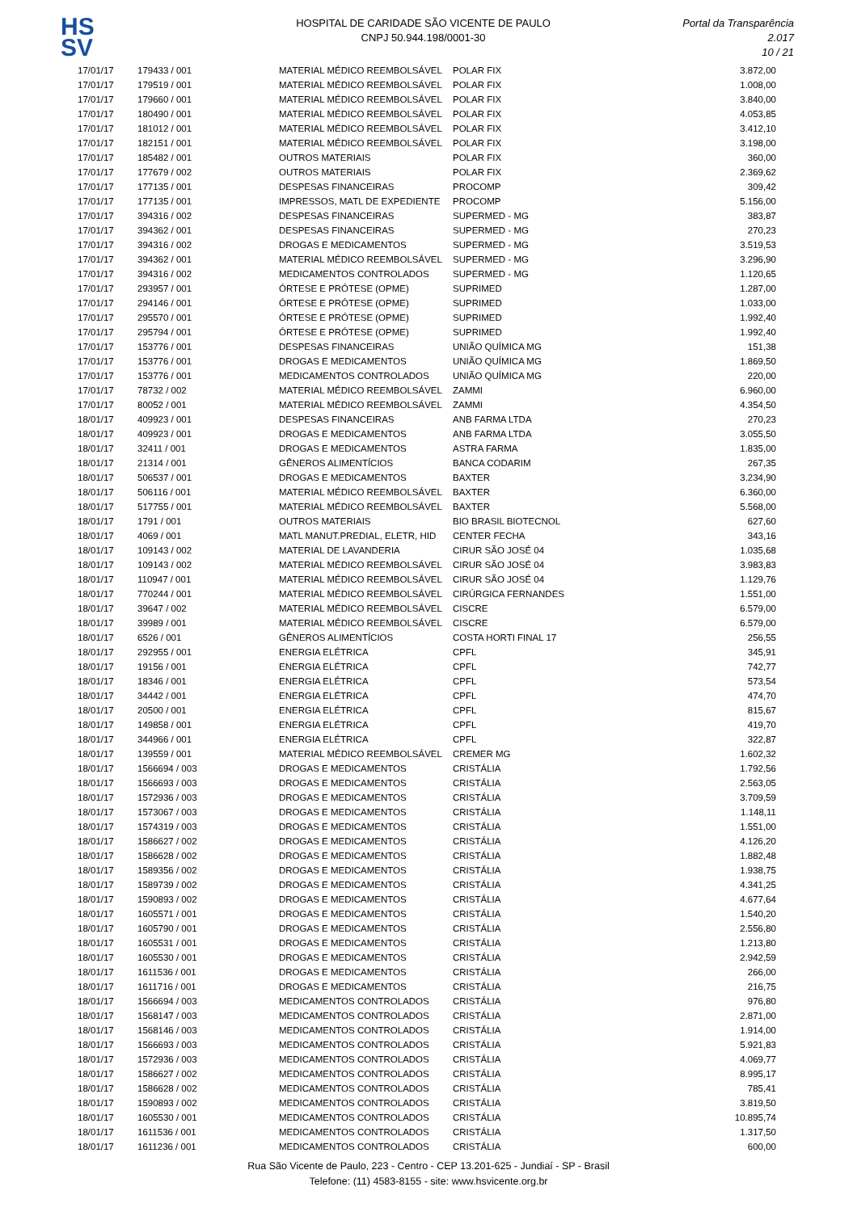HS
SV
HOSPITAL DE CARIDADE SÃO VICENTE DE PAULO
CNPJ 50.944.198/0001-30
Portal da Transparência 2.017
10 / 21
| 17/01/17 | 179433 / 001 | MATERIAL MÉDICO REEMBOLSÁVEL | POLAR FIX | 3.872,00 |
| 17/01/17 | 179519 / 001 | MATERIAL MÉDICO REEMBOLSÁVEL | POLAR FIX | 1.008,00 |
| 17/01/17 | 179660 / 001 | MATERIAL MÉDICO REEMBOLSÁVEL | POLAR FIX | 3.840,00 |
| 17/01/17 | 180490 / 001 | MATERIAL MÉDICO REEMBOLSÁVEL | POLAR FIX | 4.053,85 |
| 17/01/17 | 181012 / 001 | MATERIAL MÉDICO REEMBOLSÁVEL | POLAR FIX | 3.412,10 |
| 17/01/17 | 182151 / 001 | MATERIAL MÉDICO REEMBOLSÁVEL | POLAR FIX | 3.198,00 |
| 17/01/17 | 185482 / 001 | OUTROS MATERIAIS | POLAR FIX | 360,00 |
| 17/01/17 | 177679 / 002 | OUTROS MATERIAIS | POLAR FIX | 2.369,62 |
| 17/01/17 | 177135 / 001 | DESPESAS FINANCEIRAS | PROCOMP | 309,42 |
| 17/01/17 | 177135 / 001 | IMPRESSOS, MATL DE EXPEDIENTE | PROCOMP | 5.156,00 |
| 17/01/17 | 394316 / 002 | DESPESAS FINANCEIRAS | SUPERMED - MG | 383,87 |
| 17/01/17 | 394362 / 001 | DESPESAS FINANCEIRAS | SUPERMED - MG | 270,23 |
| 17/01/17 | 394316 / 002 | DROGAS E MEDICAMENTOS | SUPERMED - MG | 3.519,53 |
| 17/01/17 | 394362 / 001 | MATERIAL MÉDICO REEMBOLSÁVEL | SUPERMED - MG | 3.296,90 |
| 17/01/17 | 394316 / 002 | MEDICAMENTOS CONTROLADOS | SUPERMED - MG | 1.120,65 |
| 17/01/17 | 293957 / 001 | ÓRTESE E PRÓTESE (OPME) | SUPRIMED | 1.287,00 |
| 17/01/17 | 294146 / 001 | ÓRTESE E PRÓTESE (OPME) | SUPRIMED | 1.033,00 |
| 17/01/17 | 295570 / 001 | ÓRTESE E PRÓTESE (OPME) | SUPRIMED | 1.992,40 |
| 17/01/17 | 295794 / 001 | ÓRTESE E PRÓTESE (OPME) | SUPRIMED | 1.992,40 |
| 17/01/17 | 153776 / 001 | DESPESAS FINANCEIRAS | UNIÃO QUÍMICA MG | 151,38 |
| 17/01/17 | 153776 / 001 | DROGAS E MEDICAMENTOS | UNIÃO QUÍMICA MG | 1.869,50 |
| 17/01/17 | 153776 / 001 | MEDICAMENTOS CONTROLADOS | UNIÃO QUÍMICA MG | 220,00 |
| 17/01/17 | 78732 / 002 | MATERIAL MÉDICO REEMBOLSÁVEL | ZAMMI | 6.960,00 |
| 17/01/17 | 80052 / 001 | MATERIAL MÉDICO REEMBOLSÁVEL | ZAMMI | 4.354,50 |
| 18/01/17 | 409923 / 001 | DESPESAS FINANCEIRAS | ANB FARMA LTDA | 270,23 |
| 18/01/17 | 409923 / 001 | DROGAS E MEDICAMENTOS | ANB FARMA LTDA | 3.055,50 |
| 18/01/17 | 32411 / 001 | DROGAS E MEDICAMENTOS | ASTRA FARMA | 1.835,00 |
| 18/01/17 | 21314 / 001 | GÊNEROS ALIMENTÍCIOS | BANCA CODARIM | 267,35 |
| 18/01/17 | 506537 / 001 | DROGAS E MEDICAMENTOS | BAXTER | 3.234,90 |
| 18/01/17 | 506116 / 001 | MATERIAL MÉDICO REEMBOLSÁVEL | BAXTER | 6.360,00 |
| 18/01/17 | 517755 / 001 | MATERIAL MÉDICO REEMBOLSÁVEL | BAXTER | 5.568,00 |
| 18/01/17 | 1791 / 001 | OUTROS MATERIAIS | BIO BRASIL BIOTECNOL | 627,60 |
| 18/01/17 | 4069 / 001 | MATL MANUT.PREDIAL, ELETR, HID | CENTER FECHA | 343,16 |
| 18/01/17 | 109143 / 002 | MATERIAL DE LAVANDERIA | CIRUR SÃO JOSÉ 04 | 1.035,68 |
| 18/01/17 | 109143 / 002 | MATERIAL MÉDICO REEMBOLSÁVEL | CIRUR SÃO JOSÉ 04 | 3.983,83 |
| 18/01/17 | 110947 / 001 | MATERIAL MÉDICO REEMBOLSÁVEL | CIRUR SÃO JOSÉ 04 | 1.129,76 |
| 18/01/17 | 770244 / 001 | MATERIAL MÉDICO REEMBOLSÁVEL | CIRÚRGICA FERNANDES | 1.551,00 |
| 18/01/17 | 39647 / 002 | MATERIAL MÉDICO REEMBOLSÁVEL | CISCRE | 6.579,00 |
| 18/01/17 | 39989 / 001 | MATERIAL MÉDICO REEMBOLSÁVEL | CISCRE | 6.579,00 |
| 18/01/17 | 6526 / 001 | GÊNEROS ALIMENTÍCIOS | COSTA HORTI FINAL 17 | 256,55 |
| 18/01/17 | 292955 / 001 | ENERGIA ELÉTRICA | CPFL | 345,91 |
| 18/01/17 | 19156 / 001 | ENERGIA ELÉTRICA | CPFL | 742,77 |
| 18/01/17 | 18346 / 001 | ENERGIA ELÉTRICA | CPFL | 573,54 |
| 18/01/17 | 34442 / 001 | ENERGIA ELÉTRICA | CPFL | 474,70 |
| 18/01/17 | 20500 / 001 | ENERGIA ELÉTRICA | CPFL | 815,67 |
| 18/01/17 | 149858 / 001 | ENERGIA ELÉTRICA | CPFL | 419,70 |
| 18/01/17 | 344966 / 001 | ENERGIA ELÉTRICA | CPFL | 322,87 |
| 18/01/17 | 139559 / 001 | MATERIAL MÉDICO REEMBOLSÁVEL | CREMER MG | 1.602,32 |
| 18/01/17 | 1566694 / 003 | DROGAS E MEDICAMENTOS | CRISTÁLIA | 1.792,56 |
| 18/01/17 | 1566693 / 003 | DROGAS E MEDICAMENTOS | CRISTÁLIA | 2.563,05 |
| 18/01/17 | 1572936 / 003 | DROGAS E MEDICAMENTOS | CRISTÁLIA | 3.709,59 |
| 18/01/17 | 1573067 / 003 | DROGAS E MEDICAMENTOS | CRISTÁLIA | 1.148,11 |
| 18/01/17 | 1574319 / 003 | DROGAS E MEDICAMENTOS | CRISTÁLIA | 1.551,00 |
| 18/01/17 | 1586627 / 002 | DROGAS E MEDICAMENTOS | CRISTÁLIA | 4.126,20 |
| 18/01/17 | 1586628 / 002 | DROGAS E MEDICAMENTOS | CRISTÁLIA | 1.882,48 |
| 18/01/17 | 1589356 / 002 | DROGAS E MEDICAMENTOS | CRISTÁLIA | 1.938,75 |
| 18/01/17 | 1589739 / 002 | DROGAS E MEDICAMENTOS | CRISTÁLIA | 4.341,25 |
| 18/01/17 | 1590893 / 002 | DROGAS E MEDICAMENTOS | CRISTÁLIA | 4.677,64 |
| 18/01/17 | 1605571 / 001 | DROGAS E MEDICAMENTOS | CRISTÁLIA | 1.540,20 |
| 18/01/17 | 1605790 / 001 | DROGAS E MEDICAMENTOS | CRISTÁLIA | 2.556,80 |
| 18/01/17 | 1605531 / 001 | DROGAS E MEDICAMENTOS | CRISTÁLIA | 1.213,80 |
| 18/01/17 | 1605530 / 001 | DROGAS E MEDICAMENTOS | CRISTÁLIA | 2.942,59 |
| 18/01/17 | 1611536 / 001 | DROGAS E MEDICAMENTOS | CRISTÁLIA | 266,00 |
| 18/01/17 | 1611716 / 001 | DROGAS E MEDICAMENTOS | CRISTÁLIA | 216,75 |
| 18/01/17 | 1566694 / 003 | MEDICAMENTOS CONTROLADOS | CRISTÁLIA | 976,80 |
| 18/01/17 | 1568147 / 003 | MEDICAMENTOS CONTROLADOS | CRISTÁLIA | 2.871,00 |
| 18/01/17 | 1568146 / 003 | MEDICAMENTOS CONTROLADOS | CRISTÁLIA | 1.914,00 |
| 18/01/17 | 1566693 / 003 | MEDICAMENTOS CONTROLADOS | CRISTÁLIA | 5.921,83 |
| 18/01/17 | 1572936 / 003 | MEDICAMENTOS CONTROLADOS | CRISTÁLIA | 4.069,77 |
| 18/01/17 | 1586627 / 002 | MEDICAMENTOS CONTROLADOS | CRISTÁLIA | 8.995,17 |
| 18/01/17 | 1586628 / 002 | MEDICAMENTOS CONTROLADOS | CRISTÁLIA | 785,41 |
| 18/01/17 | 1590893 / 002 | MEDICAMENTOS CONTROLADOS | CRISTÁLIA | 3.819,50 |
| 18/01/17 | 1605530 / 001 | MEDICAMENTOS CONTROLADOS | CRISTÁLIA | 10.895,74 |
| 18/01/17 | 1611536 / 001 | MEDICAMENTOS CONTROLADOS | CRISTÁLIA | 1.317,50 |
| 18/01/17 | 1611236 / 001 | MEDICAMENTOS CONTROLADOS | CRISTÁLIA | 600,00 |
Rua São Vicente de Paulo, 223 - Centro - CEP 13.201-625 - Jundiaí - SP - Brasil
Telefone: (11) 4583-8155 - site: www.hsvicente.org.br